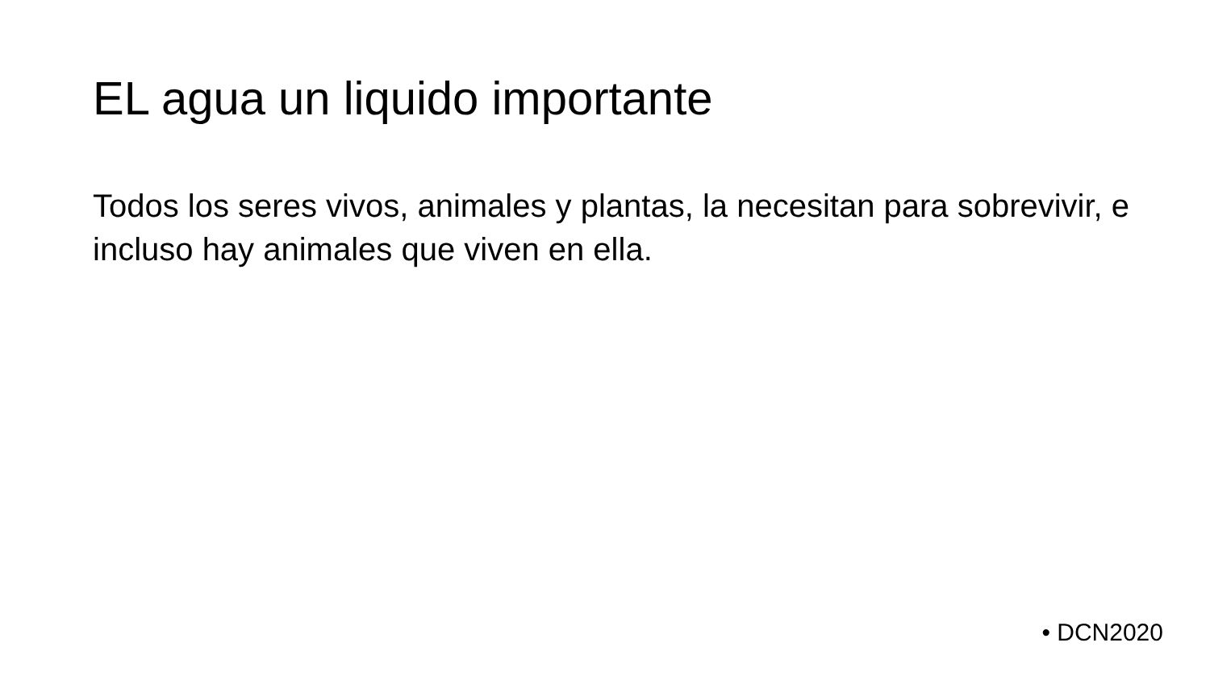EL agua un liquido importante
Todos los seres vivos, animales y plantas, la necesitan para sobrevivir, e incluso hay animales que viven en ella.
• DCN2020